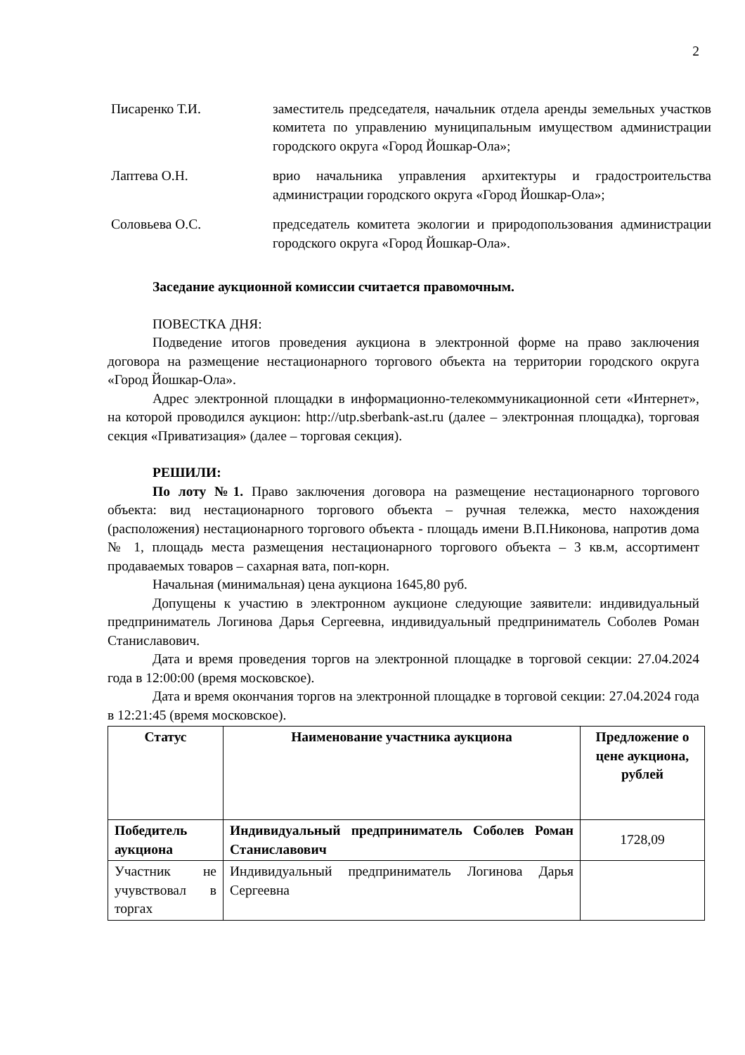2
Писаренко Т.И. заместитель председателя, начальник отдела аренды земельных участков комитета по управлению муниципальным имуществом администрации городского округа «Город Йошкар-Ола»;
Лаптева О.Н. врио начальника управления архитектуры и градостроительства администрации городского округа «Город Йошкар-Ола»;
Соловьева О.С. председатель комитета экологии и природопользования администрации городского округа «Город Йошкар-Ола».
Заседание аукционной комиссии считается правомочным.
ПОВЕСТКА ДНЯ:
Подведение итогов проведения аукциона в электронной форме на право заключения договора на размещение нестационарного торгового объекта на территории городского округа «Город Йошкар-Ола».
Адрес электронной площадки в информационно-телекоммуникационной сети «Интернет», на которой проводился аукцион: http://utp.sberbank-ast.ru (далее – электронная площадка), торговая секция «Приватизация» (далее – торговая секция).
РЕШИЛИ:
По лоту №1. Право заключения договора на размещение нестационарного торгового объекта: вид нестационарного торгового объекта – ручная тележка, место нахождения (расположения) нестационарного торгового объекта - площадь имени В.П.Никонова, напротив дома № 1, площадь места размещения нестационарного торгового объекта – 3 кв.м, ассортимент продаваемых товаров – сахарная вата, поп-корн.
Начальная (минимальная) цена аукциона 1645,80 руб.
Допущены к участию в электронном аукционе следующие заявители: индивидуальный предприниматель Логинова Дарья Сергеевна, индивидуальный предприниматель Соболев Роман Станиславович.
Дата и время проведения торгов на электронной площадке в торговой секции: 27.04.2024 года в 12:00:00 (время московское).
Дата и время окончания торгов на электронной площадке в торговой секции: 27.04.2024 года в 12:21:45 (время московское).
| Статус | Наименование участника аукциона | Предложение о цене аукциона, рублей |
| --- | --- | --- |
| Победитель аукциона | Индивидуальный предприниматель Соболев Роман Станиславович | 1728,09 |
| Участник не учувствовал в торгах | Индивидуальный предприниматель Логинова Дарья Сергеевна | |